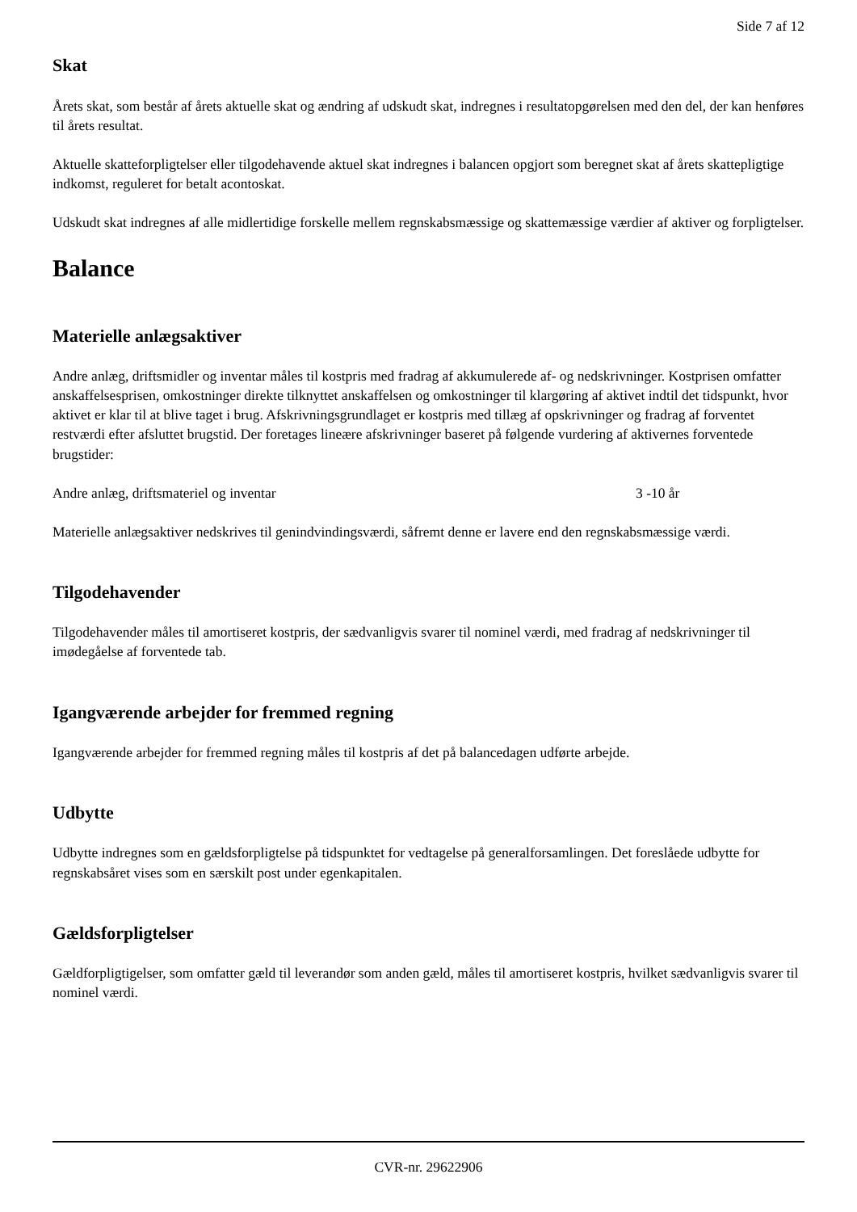Side 7 af 12
Skat
Årets skat, som består af årets aktuelle skat og ændring af udskudt skat, indregnes i resultatopgørelsen med den del, der kan henføres til årets resultat.
Aktuelle skatteforpligtelser eller tilgodehavende aktuel skat indregnes i balancen opgjort som beregnet skat af årets skattepligtige indkomst, reguleret for betalt acontoskat.
Udskudt skat indregnes af alle midlertidige forskelle mellem regnskabsmæssige og skattemæssige værdier af aktiver og forpligtelser.
Balance
Materielle anlægsaktiver
Andre anlæg, driftsmidler og inventar måles til kostpris med fradrag af akkumulerede af- og nedskrivninger. Kostprisen omfatter anskaffelsesprisen, omkostninger direkte tilknyttet anskaffelsen og omkostninger til klargøring af aktivet indtil det tidspunkt, hvor aktivet er klar til at blive taget i brug. Afskrivningsgrundlaget er kostpris med tillæg af opskrivninger og fradrag af forventet restværdi efter afsluttet brugstid. Der foretages lineære afskrivninger baseret på følgende vurdering af aktivernes forventede brugstider:
Andre anlæg, driftsmateriel og inventar 3 -10 år
Materielle anlægsaktiver nedskrives til genindvindingsværdi, såfremt denne er lavere end den regnskabsmæssige værdi.
Tilgodehavender
Tilgodehavender måles til amortiseret kostpris, der sædvanligvis svarer til nominel værdi, med fradrag af nedskrivninger til imødegåelse af forventede tab.
Igangværende arbejder for fremmed regning
Igangværende arbejder for fremmed regning måles til kostpris af det på balancedagen udførte arbejde.
Udbytte
Udbytte indregnes som en gældsforpligtelse på tidspunktet for vedtagelse på generalforsamlingen. Det foreslåede udbytte for regnskabsåret vises som en særskilt post under egenkapitalen.
Gældsforpligtelser
Gældforpligtigelser, som omfatter gæld til leverandør som anden gæld, måles til amortiseret kostpris, hvilket sædvanligvis svarer til nominel værdi.
CVR-nr. 29622906